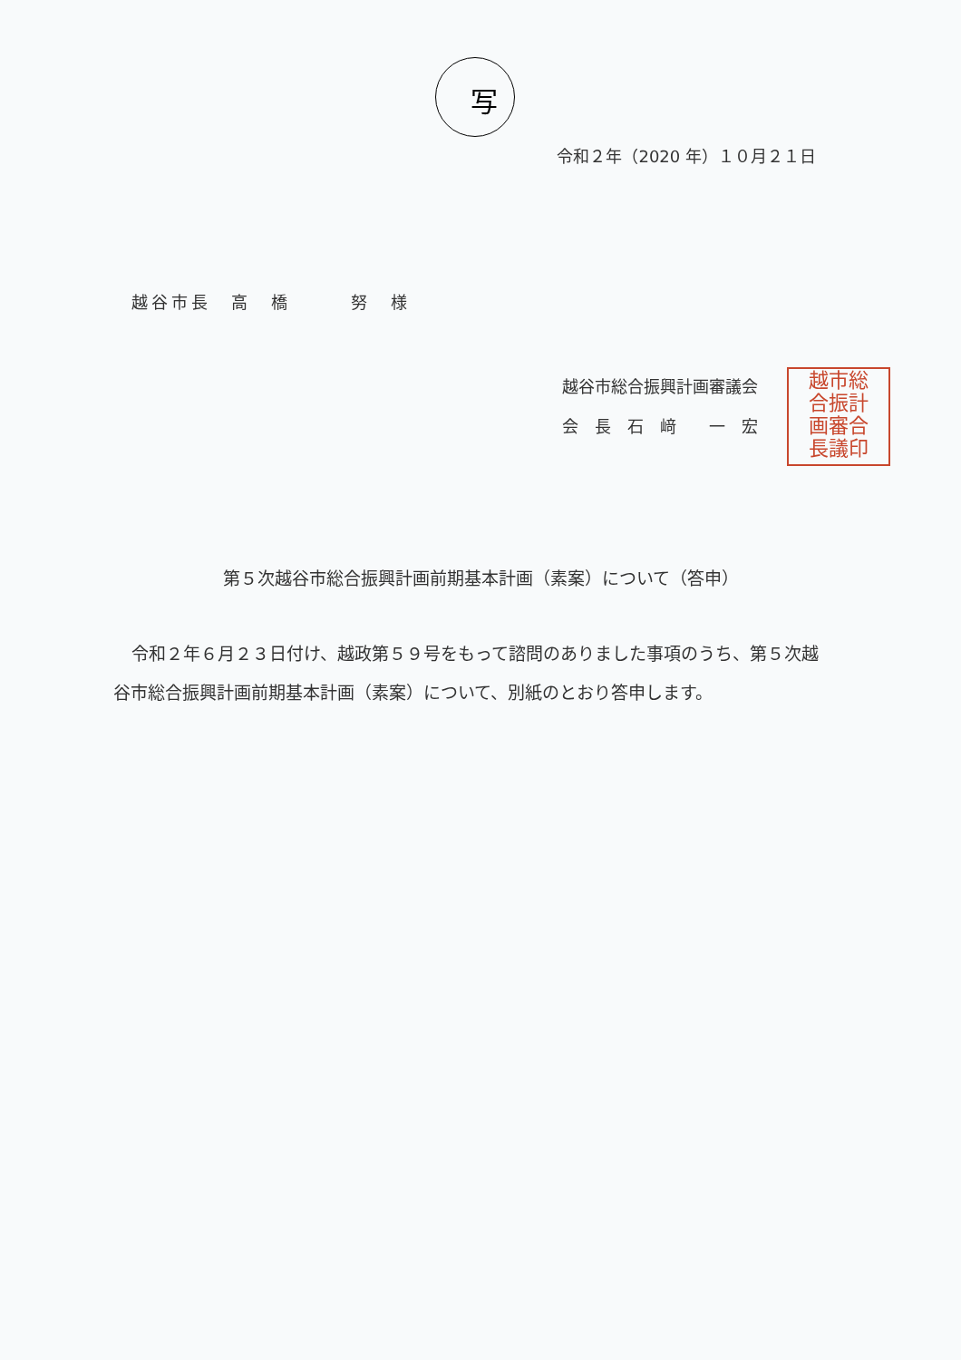写
令和２年（2020 年）１０月２１日
越谷市長　高　橋　　　努　様
越谷市総合振興計画審議会
会　長　石　﨑　　一　宏
越市総
合振計
画審合
長議印
第５次越谷市総合振興計画前期基本計画（素案）について（答申）
令和２年６月２３日付け、越政第５９号をもって諮問のありました事項のうち、第５次越谷市総合振興計画前期基本計画（素案）について、別紙のとおり答申します。